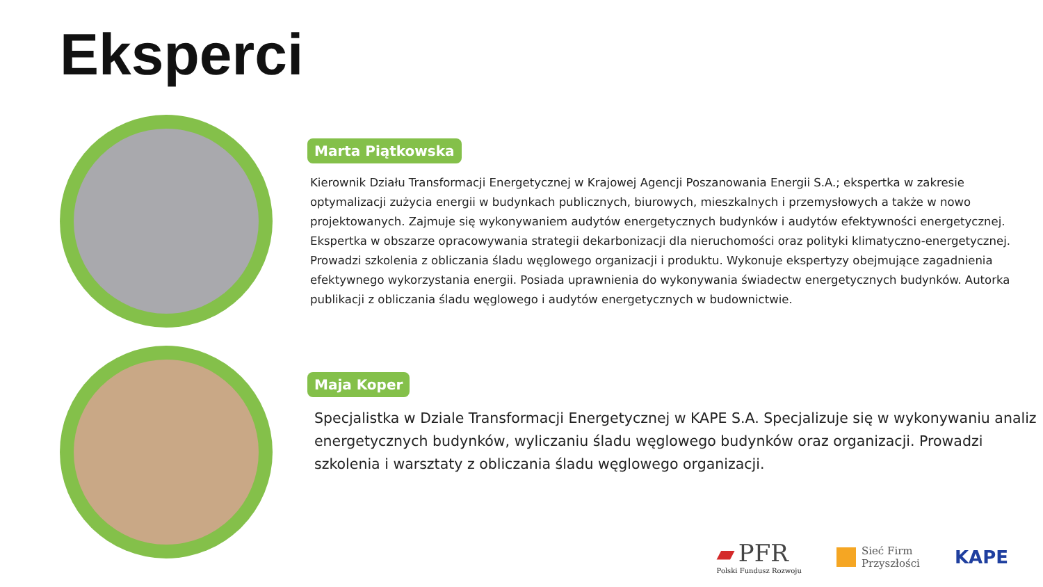Eksperci
Marta Piątkowska
Kierownik Działu Transformacji Energetycznej w Krajowej Agencji Poszanowania Energii S.A.; ekspertka w zakresie optymalizacji zużycia energii w budynkach publicznych, biurowych, mieszkalnych i przemysłowych a także w nowo projektowanych. Zajmuje się wykonywaniem audytów energetycznych budynków i audytów efektywności energetycznej. Ekspertka w obszarze opracowywania strategii dekarbonizacji dla nieruchomości oraz polityki klimatyczno-energetycznej. Prowadzi szkolenia z obliczania śladu węglowego organizacji i produktu. Wykonuje ekspertyzy obejmujące zagadnienia efektywnego wykorzystania energii. Posiada uprawnienia do wykonywania świadectw energetycznych budynków. Autorka publikacji z obliczania śladu węglowego i audytów energetycznych w budownictwie.
Maja Koper
Specjalistka w Dziale Transformacji Energetycznej w KAPE S.A. Specjalizuje się w wykonywaniu analiz energetycznych budynków, wyliczaniu śladu węglowego budynków oraz organizacji. Prowadzi szkolenia i warsztaty z obliczania śladu węglowego organizacji.
▰ PFR
Polski Fundusz Rozwoju
Sieć Firm
Przyszłości
KAPE